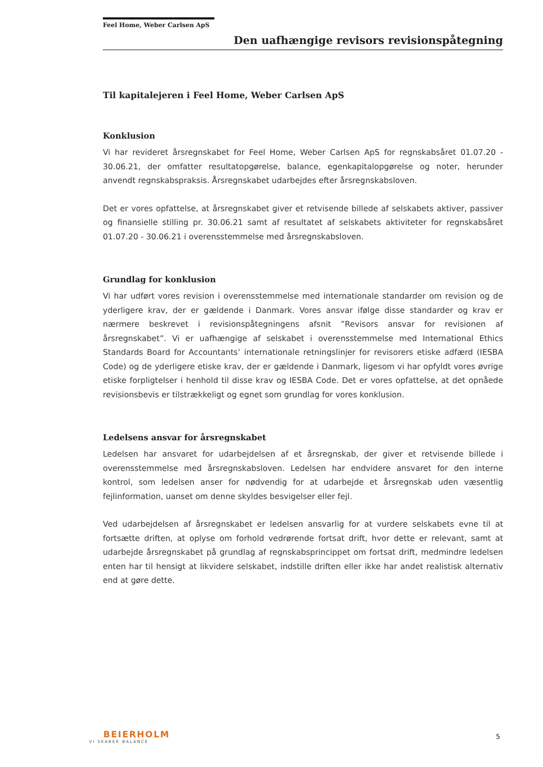Feel Home, Weber Carlsen ApS
Den uafhængige revisors revisionspåtegning
Til kapitalejeren i Feel Home, Weber Carlsen ApS
Konklusion
Vi har revideret årsregnskabet for Feel Home, Weber Carlsen ApS for regnskabsåret 01.07.20 - 30.06.21, der omfatter resultatopgørelse, balance, egenkapitalopgørelse og noter, herunder anvendt regnskabspraksis. Årsregnskabet udarbejdes efter årsregnskabsloven.
Det er vores opfattelse, at årsregnskabet giver et retvisende billede af selskabets aktiver, passiver og finansielle stilling pr. 30.06.21 samt af resultatet af selskabets aktiviteter for regnskabsåret 01.07.20 - 30.06.21 i overensstemmelse med årsregnskabsloven.
Grundlag for konklusion
Vi har udført vores revision i overensstemmelse med internationale standarder om revision og de yderligere krav, der er gældende i Danmark. Vores ansvar ifølge disse standarder og krav er nærmere beskrevet i revisionspåtegningens afsnit ”Revisors ansvar for revisionen af årsregnskabet”. Vi er uafhængige af selskabet i overensstemmelse med International Ethics Standards Board for Accountants’ internationale retningslinjer for revisorers etiske adfærd (IESBA Code) og de yderligere etiske krav, der er gældende i Danmark, ligesom vi har opfyldt vores øvrige etiske forpligtelser i henhold til disse krav og IESBA Code. Det er vores opfattelse, at det opnåede revisionsbevis er tilstrækkeligt og egnet som grundlag for vores konklusion.
Ledelsens ansvar for årsregnskabet
Ledelsen har ansvaret for udarbejdelsen af et årsregnskab, der giver et retvisende billede i overensstemmelse med årsregnskabsloven. Ledelsen har endvidere ansvaret for den interne kontrol, som ledelsen anser for nødvendig for at udarbejde et årsregnskab uden væsentlig fejlinformation, uanset om denne skyldes besvigelser eller fejl.
Ved udarbejdelsen af årsregnskabet er ledelsen ansvarlig for at vurdere selskabets evne til at fortsætte driften, at oplyse om forhold vedrørende fortsat drift, hvor dette er relevant, samt at udarbejde årsregnskabet på grundlag af regnskabsprincippet om fortsat drift, medmindre ledelsen enten har til hensigt at likvidere selskabet, indstille driften eller ikke har andet realistisk alternativ end at gøre dette.
BEIERHOLM
VI SKABER BALANCE
5